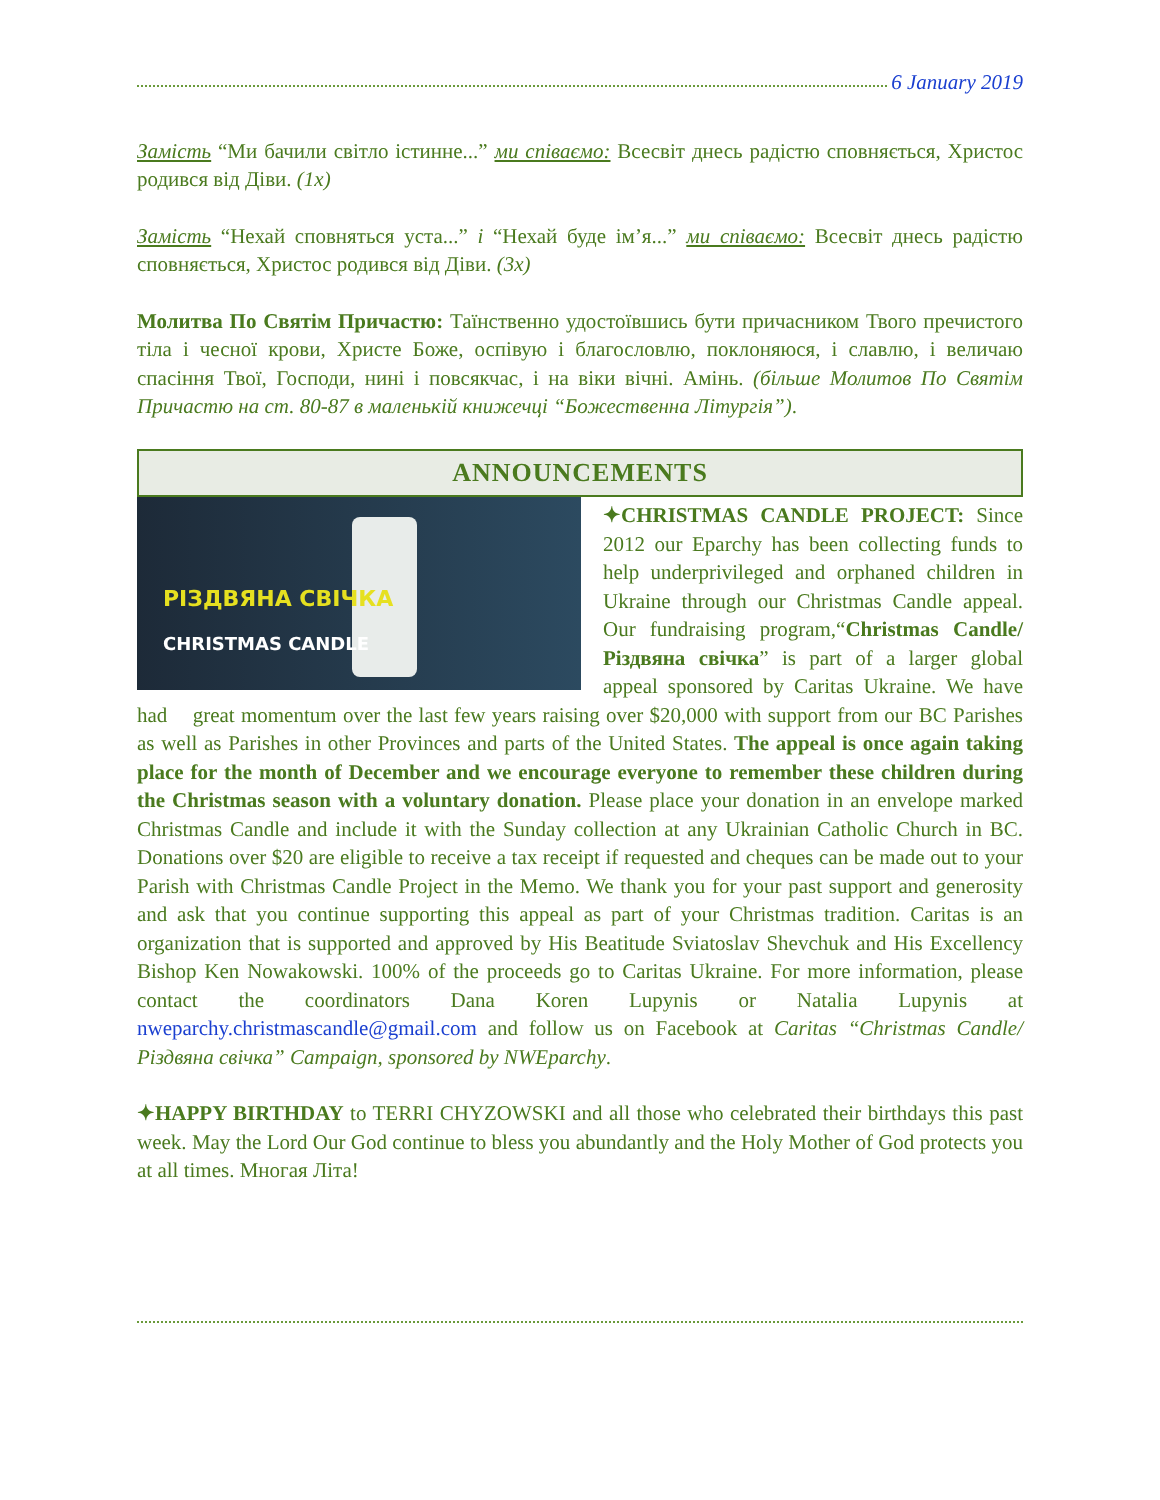6 January 2019
Замість “Ми бачили світло істинне...” ми співаємо: Всесвіт днесь радістю сповняється, Христос родився від Діви. (1x)
Замість “Нехай сповняться уста...” і “Нехай буде ім’я...” ми співаємо: Всесвіт днесь радістю сповняється, Христос родився від Діви. (3x)
Молитва По Святім Причастю: Таїнственно удостоївшись бути причасником Твого пречистого тіла і чесної крови, Христе Боже, оспівую і благословлю, поклоняюся, і славлю, і величаю спасіння Твої, Господи, нині і повсякчас, і на віки вічні. Амінь. (більше Молитов По Святім Причастю на ст. 80-87 в маленькій книжечці “Божественна Літургія”).
ANNOUNCEMENTS
РІЗДВЯНА СВІЧКА
CHRISTMAS CANDLE
✦CHRISTMAS CANDLE PROJECT: Since 2012 our Eparchy has been collecting funds to help underprivileged and orphaned children in Ukraine through our Christmas Candle appeal. Our fundraising program,“Christmas Candle/Різдвяна свічка” is part of a larger global appeal sponsored by Caritas Ukraine. We have had great momentum over the last few years raising over $20,000 with support from our BC Parishes as well as Parishes in other Provinces and parts of the United States. The appeal is once again taking place for the month of December and we encourage everyone to remember these children during the Christmas season with a voluntary donation. Please place your donation in an envelope marked Christmas Candle and include it with the Sunday collection at any Ukrainian Catholic Church in BC. Donations over $20 are eligible to receive a tax receipt if requested and cheques can be made out to your Parish with Christmas Candle Project in the Memo. We thank you for your past support and generosity and ask that you continue supporting this appeal as part of your Christmas tradition. Caritas is an organization that is supported and approved by His Beatitude Sviatoslav Shevchuk and His Excellency Bishop Ken Nowakowski. 100% of the proceeds go to Caritas Ukraine. For more information, please contact the coordinators Dana Koren Lupynis or Natalia Lupynis at nweparchy.christmascandle@gmail.com and follow us on Facebook at Caritas “Christmas Candle/Різдвяна свічка” Campaign, sponsored by NWEparchy.
✦HAPPY BIRTHDAY to TERRI CHYZOWSKI and all those who celebrated their birthdays this past week. May the Lord Our God continue to bless you abundantly and the Holy Mother of God protects you at all times. Многая Літа!